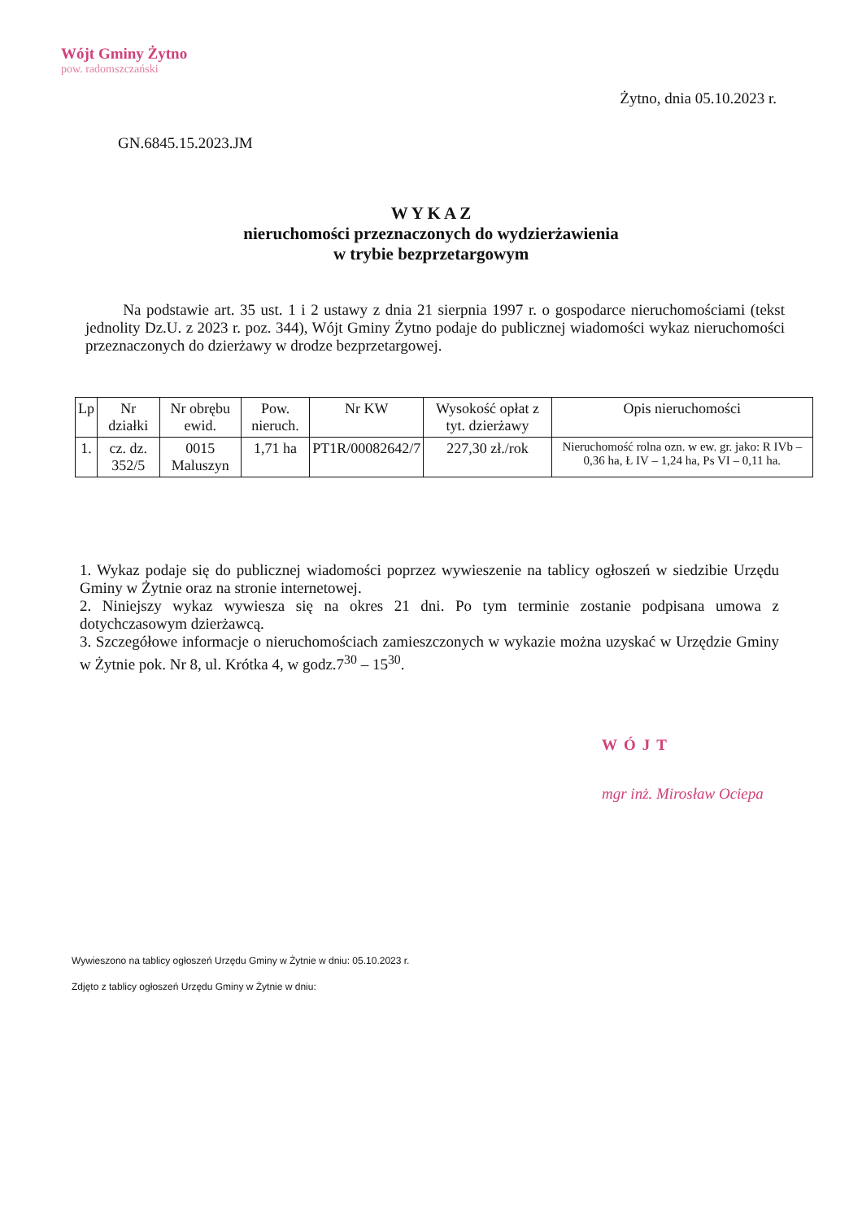Wójt Gminy Żytno
pow. radomszczański
Żytno, dnia 05.10.2023 r.
GN.6845.15.2023.JM
W Y K A Z
nieruchomości przeznaczonych do wydzierżawienia
w trybie bezprzetargowym
Na podstawie art. 35 ust. 1 i 2 ustawy z dnia 21 sierpnia 1997 r. o gospodarce nieruchomościami (tekst jednolity Dz.U. z 2023 r. poz. 344), Wójt Gminy Żytno podaje do publicznej wiadomości wykaz nieruchomości przeznaczonych do dzierżawy w drodze bezprzetargowej.
| Lp | Nr działki | Nr obrębu ewid. | Pow. nieruch. | Nr KW | Wysokość opłat z tyt. dzierżawy | Opis nieruchomości |
| --- | --- | --- | --- | --- | --- | --- |
| 1. | cz. dz. 352/5 | 0015 Maluszyn | 1,71 ha | PT1R/00082642/7 | 227,30 zł./rok | Nieruchomość rolna ozn. w ew. gr. jako: R IVb – 0,36 ha, Ł IV – 1,24 ha, Ps VI – 0,11 ha. |
1. Wykaz podaje się do publicznej wiadomości poprzez wywieszenie na tablicy ogłoszeń w siedzibie Urzędu Gminy w Żytnie oraz na stronie internetowej.
2. Niniejszy wykaz wywiesza się na okres 21 dni. Po tym terminie zostanie podpisana umowa z dotychczasowym dzierżawcą.
3. Szczegółowe informacje o nieruchomościach zamieszczonych w wykazie można uzyskać w Urzędzie Gminy w Żytnie pok. Nr 8, ul. Krótka 4, w godz.7<sup>30</sup> – 15<sup>30</sup>.
WÓJT
mgr inż. Mirosław Ociepa
Wywieszono na tablicy ogłoszeń Urzędu Gminy w Żytnie w dniu: 05.10.2023 r.
Zdjęto z tablicy ogłoszeń Urzędu Gminy w Żytnie w dniu: